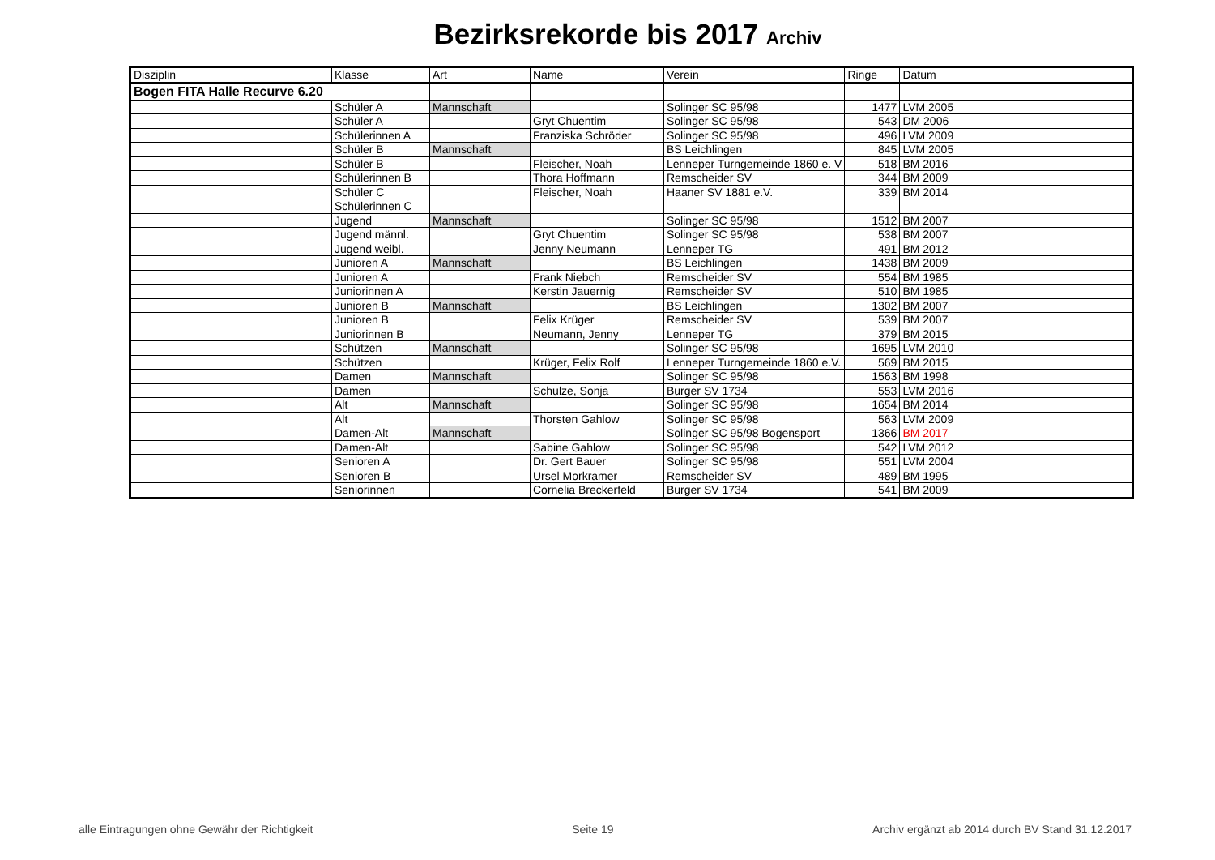Bezirksrekorde bis 2017 Archiv
| Disziplin | Klasse | Art | Name | Verein | Ringe | Datum |
| --- | --- | --- | --- | --- | --- | --- |
| Bogen FITA Halle Recurve 6.20 | | | | | | |
| | Schüler A | Mannschaft | | Solinger SC 95/98 | 1477 | LVM 2005 |
| | Schüler A | | Gryt Chuentim | Solinger SC 95/98 | 543 | DM 2006 |
| | Schülerinnen A | | Franziska Schröder | Solinger SC 95/98 | 496 | LVM 2009 |
| | Schüler B | Mannschaft | | BS Leichlingen | 845 | LVM 2005 |
| | Schüler B | | Fleischer, Noah | Lenneper Turngemeinde 1860 e. V | 518 | BM 2016 |
| | Schülerinnen B | | Thora Hoffmann | Remscheider SV | 344 | BM 2009 |
| | Schüler C | | Fleischer, Noah | Haaner SV 1881 e.V. | 339 | BM 2014 |
| | Schülerinnen C | | | | | |
| | Jugend | Mannschaft | | Solinger SC 95/98 | 1512 | BM 2007 |
| | Jugend männl. | | Gryt Chuentim | Solinger SC 95/98 | 538 | BM 2007 |
| | Jugend weibl. | | Jenny Neumann | Lenneper TG | 491 | BM 2012 |
| | Junioren A | Mannschaft | | BS Leichlingen | 1438 | BM 2009 |
| | Junioren A | | Frank Niebch | Remscheider SV | 554 | BM 1985 |
| | Juniorinnen A | | Kerstin Jauernig | Remscheider SV | 510 | BM 1985 |
| | Junioren B | Mannschaft | | BS Leichlingen | 1302 | BM 2007 |
| | Junioren B | | Felix Krüger | Remscheider SV | 539 | BM 2007 |
| | Juniorinnen B | | Neumann, Jenny | Lenneper TG | 379 | BM 2015 |
| | Schützen | Mannschaft | | Solinger SC 95/98 | 1695 | LVM 2010 |
| | Schützen | | Krüger, Felix Rolf | Lenneper Turngemeinde 1860 e.V. | 569 | BM 2015 |
| | Damen | Mannschaft | | Solinger SC 95/98 | 1563 | BM 1998 |
| | Damen | | Schulze, Sonja | Burger SV 1734 | 553 | LVM 2016 |
| | Alt | Mannschaft | | Solinger SC 95/98 | 1654 | BM 2014 |
| | Alt | | Thorsten Gahlow | Solinger SC 95/98 | 563 | LVM 2009 |
| | Damen-Alt | Mannschaft | | Solinger SC 95/98 Bogensport | 1366 | BM 2017 |
| | Damen-Alt | | Sabine Gahlow | Solinger SC 95/98 | 542 | LVM 2012 |
| | Senioren A | | Dr. Gert Bauer | Solinger SC 95/98 | 551 | LVM 2004 |
| | Senioren B | | Ursel Morkramer | Remscheider SV | 489 | BM 1995 |
| | Seniorinnen | | Cornelia Breckerfeld | Burger SV 1734 | 541 | BM 2009 |
alle Eintragungen ohne Gewähr der Richtigkeit Seite 19 Archiv ergänzt ab 2014 durch BV Stand 31.12.2017